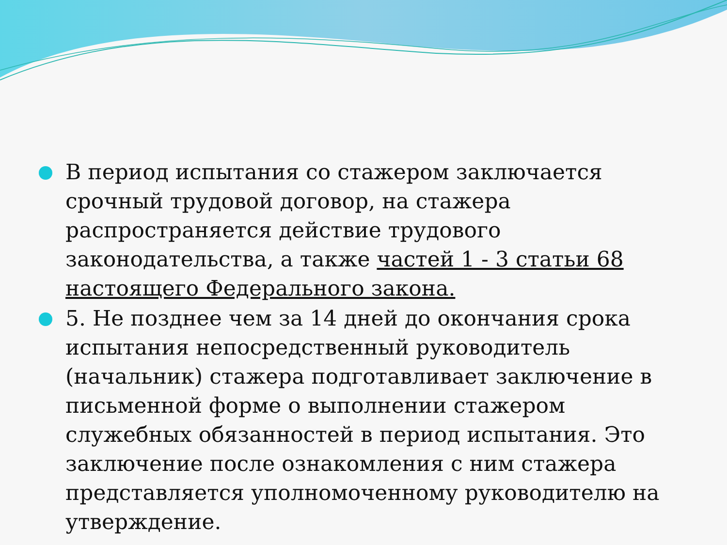В период испытания со стажером заключается срочный трудовой договор, на стажера распространяется действие трудового законодательства, а также частей 1 - 3 статьи 68 настоящего Федерального закона.
5. Не позднее чем за 14 дней до окончания срока испытания непосредственный руководитель (начальник) стажера подготавливает заключение в письменной форме о выполнении стажером служебных обязанностей в период испытания. Это заключение после ознакомления с ним стажера представляется уполномоченному руководителю на утверждение.